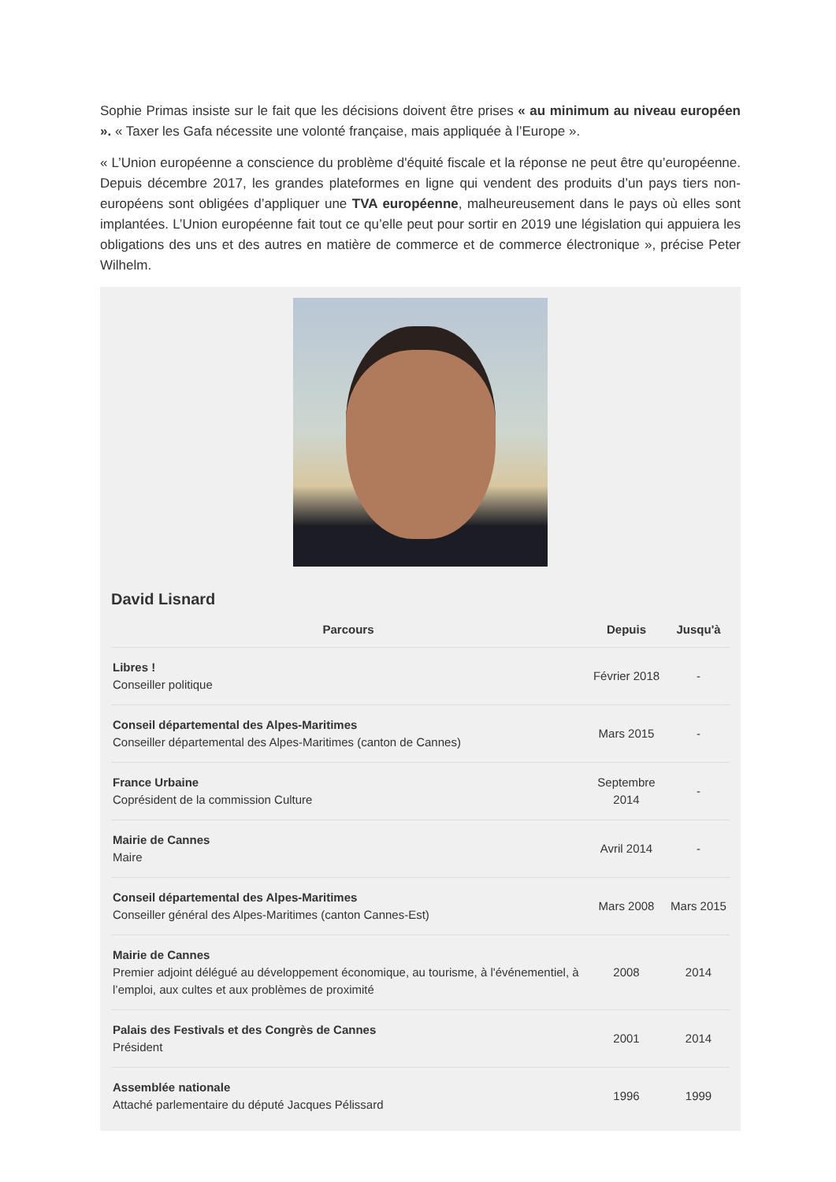Sophie Primas insiste sur le fait que les décisions doivent être prises « au minimum au niveau européen ». « Taxer les Gafa nécessite une volonté française, mais appliquée à l’Europe ».
« L’Union européenne a conscience du problème d'équité fiscale et la réponse ne peut être qu’européenne. Depuis décembre 2017, les grandes plateformes en ligne qui vendent des produits d’un pays tiers non-européens sont obligées d’appliquer une TVA européenne, malheureusement dans le pays où elles sont implantées. L’Union européenne fait tout ce qu’elle peut pour sortir en 2019 une législation qui appuiera les obligations des uns et des autres en matière de commerce et de commerce électronique », précise Peter Wilhelm.
David Lisnard
| Parcours | Depuis | Jusqu'à |
| --- | --- | --- |
| Libres ! Conseiller politique | Février 2018 | - |
| Conseil départemental des Alpes-Maritimes Conseiller départemental des Alpes-Maritimes (canton de Cannes) | Mars 2015 | - |
| France Urbaine Coprésident de la commission Culture | Septembre 2014 | - |
| Mairie de Cannes Maire | Avril 2014 | - |
| Conseil départemental des Alpes-Maritimes Conseiller général des Alpes-Maritimes (canton Cannes-Est) | Mars 2008 | Mars 2015 |
| Mairie de Cannes Premier adjoint délégué au développement économique, au tourisme, à l'événementiel, à l’emploi, aux cultes et aux problèmes de proximité | 2008 | 2014 |
| Palais des Festivals et des Congrès de Cannes Président | 2001 | 2014 |
| Assemblée nationale Attaché parlementaire du député Jacques Pélissard | 1996 | 1999 |